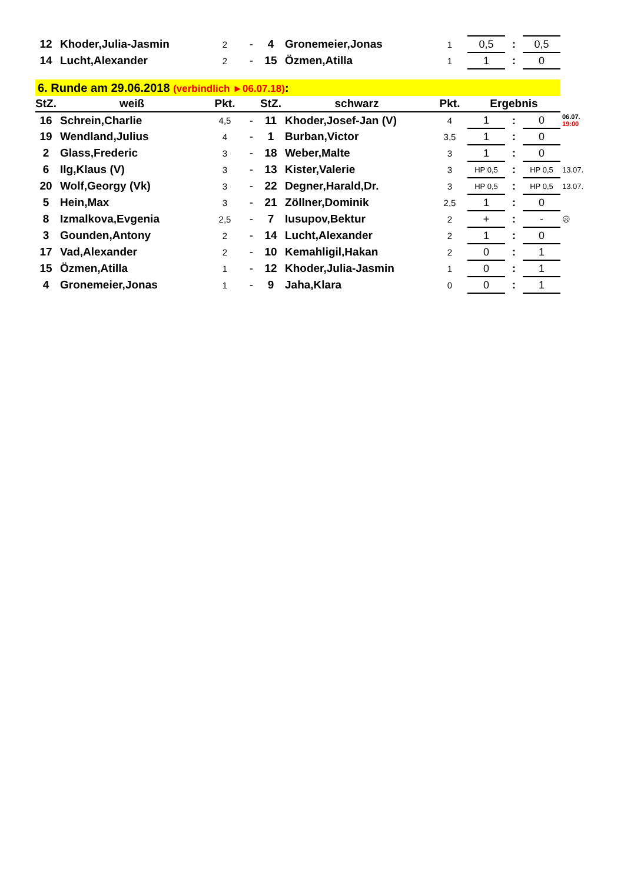| 12 | Khoder,Julia-Jasmin | 2 | - | 4 | Gronemeier,Jonas | 1 | 0,5 | : | 0,5 | |
| 14 | Lucht,Alexander | 2 | - | 15 | Özmen,Atilla | 1 | 1 | : | 0 | |
| 6. Runde am 29.06.2018 (verbindlich ►06.07.18) : | | | | | | | | | | |
| StZ. | weiß | Pkt. | | StZ. | schwarz | Pkt. | Ergebnis | | | |
| 16 | Schrein,Charlie | 4,5 | - | 11 | Khoder,Josef-Jan (V) | 4 | 1 | : | 0 | 06.07. 19:00 |
| 19 | Wendland,Julius | 4 | - | 1 | Burban,Victor | 3,5 | 1 | : | 0 | |
| 2 | Glass,Frederic | 3 | - | 18 | Weber,Malte | 3 | 1 | : | 0 | |
| 6 | Ilg,Klaus (V) | 3 | - | 13 | Kister,Valerie | 3 | HP 0,5 | : | HP 0,5 | 13.07. |
| 20 | Wolf,Georgy (Vk) | 3 | - | 22 | Degner,Harald,Dr. | 3 | HP 0,5 | : | HP 0,5 | 13.07. |
| 5 | Hein,Max | 3 | - | 21 | Zöllner,Dominik | 2,5 | 1 | : | 0 | |
| 8 | Izmalkova,Evgenia | 2,5 | - | 7 | Iusupov,Bektur | 2 | + | : | - | ☹ |
| 3 | Gounden,Antony | 2 | - | 14 | Lucht,Alexander | 2 | 1 | : | 0 | |
| 17 | Vad,Alexander | 2 | - | 10 | Kemahligil,Hakan | 2 | 0 | : | 1 | |
| 15 | Özmen,Atilla | 1 | - | 12 | Khoder,Julia-Jasmin | 1 | 0 | : | 1 | |
| 4 | Gronemeier,Jonas | 1 | - | 9 | Jaha,Klara | 0 | 0 | : | 1 | |